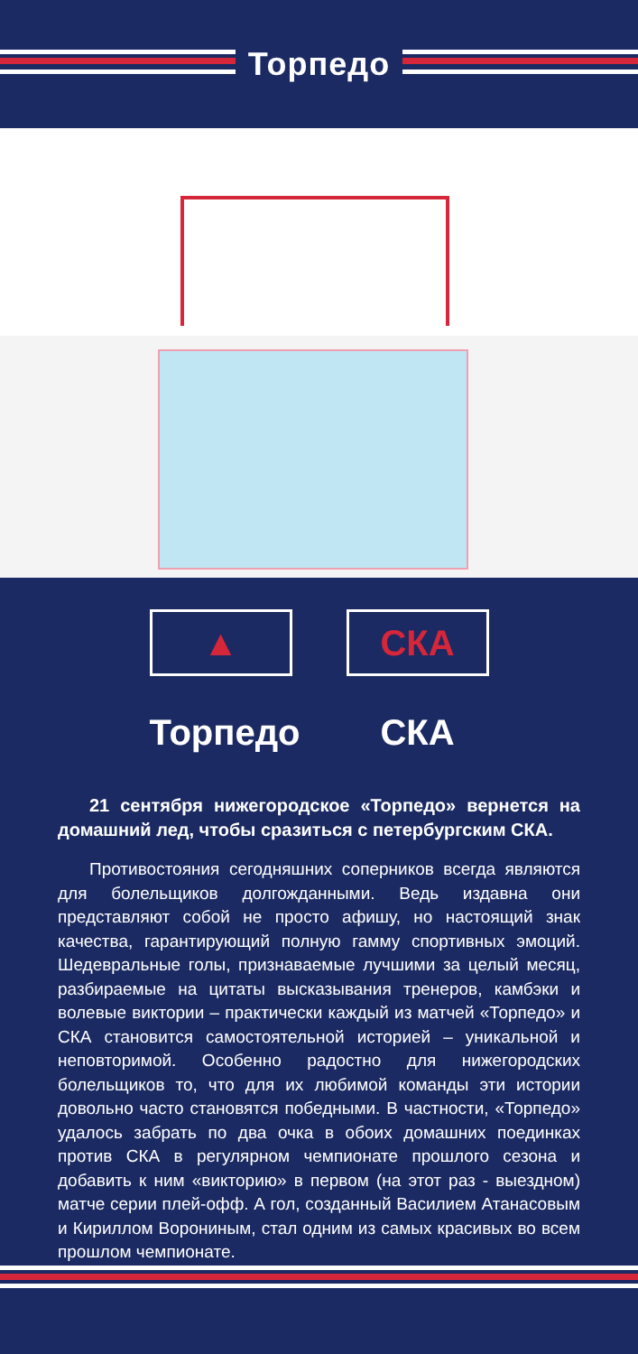Торпедо
▲
Торпедо
СКА
СКА
21 сентября нижегородское «Торпедо» вернется на домашний лед, чтобы сразиться с петербургским СКА.
Противостояния сегодняшних соперников всегда являются для болельщиков долгожданными. Ведь издавна они представляют собой не просто афишу, но настоящий знак качества, гарантирующий полную гамму спортивных эмоций. Шедевральные голы, признаваемые лучшими за целый месяц, разбираемые на цитаты высказывания тренеров, камбэки и волевые виктории – практически каждый из матчей «Торпедо» и СКА становится самостоятельной историей – уникальной и неповторимой. Особенно радостно для нижегородских болельщиков то, что для их любимой команды эти истории довольно часто становятся победными. В частности, «Торпедо» удалось забрать по два очка в обоих домашних поединках против СКА в регулярном чемпионате прошлого сезона и добавить к ним «викторию» в первом (на этот раз - выездном) матче серии плей-офф. А гол, созданный Василием Атанасовым и Кириллом Ворониным, стал одним из самых красивых во всем прошлом чемпионате.